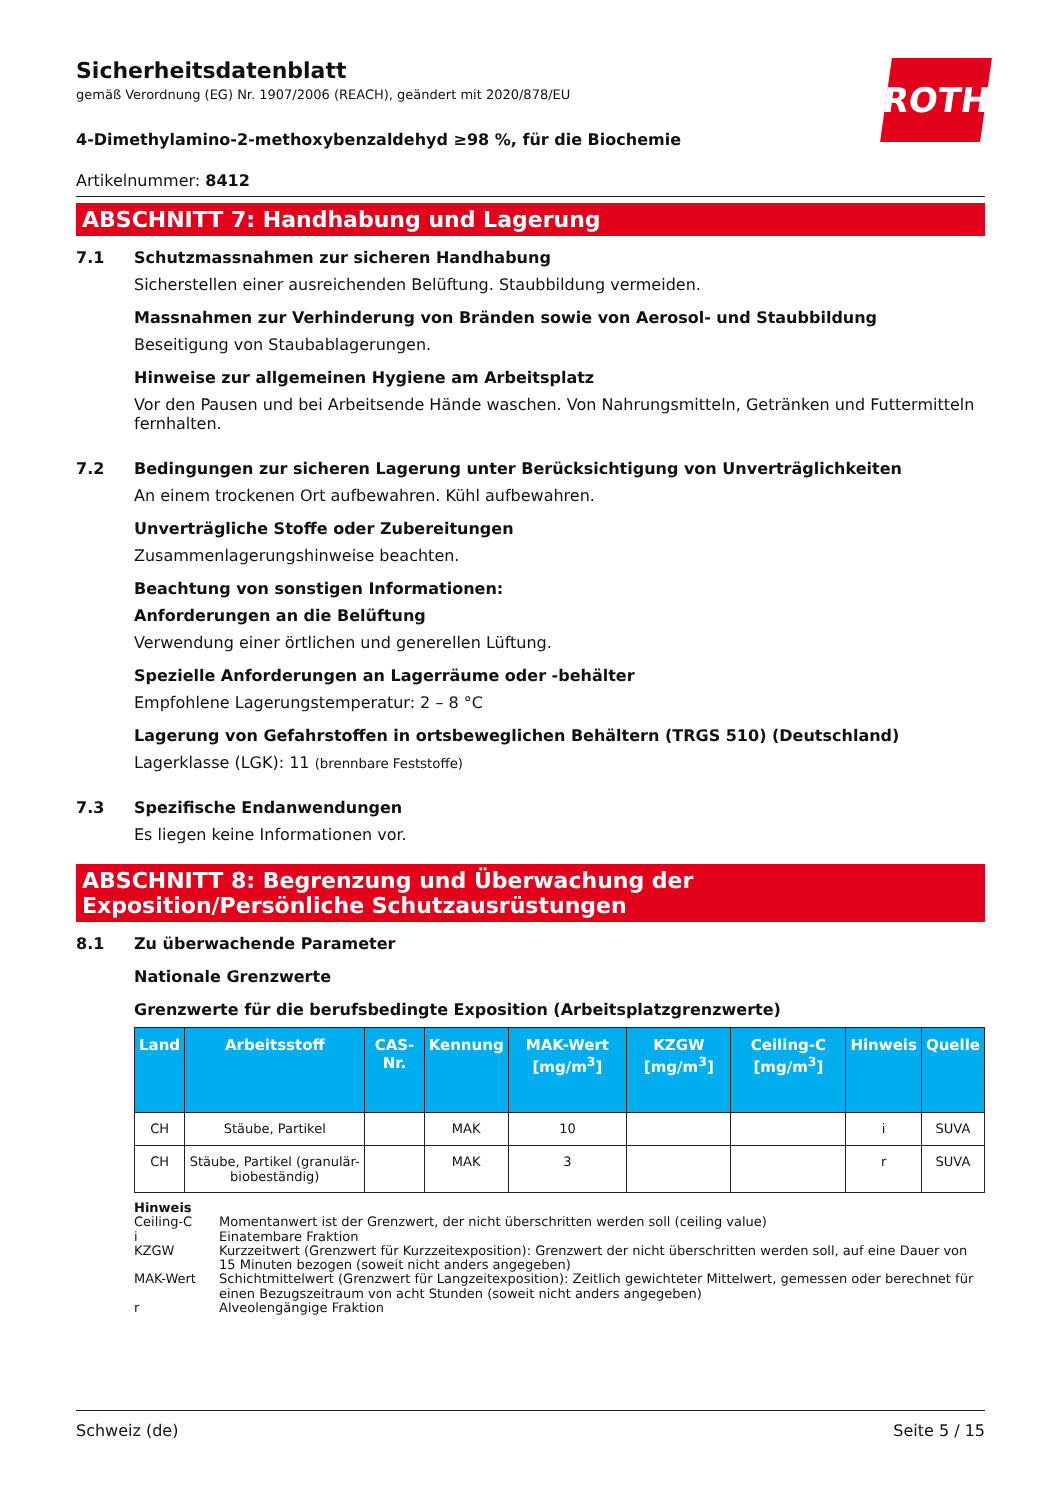Sicherheitsdatenblatt
gemäß Verordnung (EG) Nr. 1907/2006 (REACH), geändert mit 2020/878/EU
ROTH
4-Dimethylamino-2-methoxybenzaldehyd ≥98 %, für die Biochemie
Artikelnummer: 8412
ABSCHNITT 7: Handhabung und Lagerung
7.1 Schutzmassnahmen zur sicheren Handhabung
Sicherstellen einer ausreichenden Belüftung. Staubbildung vermeiden.
Massnahmen zur Verhinderung von Bränden sowie von Aerosol- und Staubbildung
Beseitigung von Staubablagerungen.
Hinweise zur allgemeinen Hygiene am Arbeitsplatz
Vor den Pausen und bei Arbeitsende Hände waschen. Von Nahrungsmitteln, Getränken und Futtermitteln fernhalten.
7.2 Bedingungen zur sicheren Lagerung unter Berücksichtigung von Unverträglichkeiten
An einem trockenen Ort aufbewahren. Kühl aufbewahren.
Unverträgliche Stoffe oder Zubereitungen
Zusammenlagerungshinweise beachten.
Beachtung von sonstigen Informationen:
Anforderungen an die Belüftung
Verwendung einer örtlichen und generellen Lüftung.
Spezielle Anforderungen an Lagerräume oder -behälter
Empfohlene Lagerungstemperatur: 2 – 8 °C
Lagerung von Gefahrstoffen in ortsbeweglichen Behältern (TRGS 510) (Deutschland)
Lagerklasse (LGK): 11 (brennbare Feststoffe)
7.3 Spezifische Endanwendungen
Es liegen keine Informationen vor.
ABSCHNITT 8: Begrenzung und Überwachung der Exposition/Persönliche Schutzausrüstungen
8.1 Zu überwachende Parameter
Nationale Grenzwerte
Grenzwerte für die berufsbedingte Exposition (Arbeitsplatzgrenzwerte)
| Land | Arbeitsstoff | CAS-Nr. | Kennung | MAK-Wert [mg/m<sup>3</sup>] | KZGW [mg/m<sup>3</sup>] | Ceiling-C [mg/m<sup>3</sup>] | Hinweis | Quelle |
| --- | --- | --- | --- | --- | --- | --- | --- | --- |
| CH | Stäube, Partikel | | MAK | 10 | | | i | SUVA |
| CH | Stäube, Partikel (granulär-biobeständig) | | MAK | 3 | | | r | SUVA |
Hinweis
Ceiling-C Momentanwert ist der Grenzwert, der nicht überschritten werden soll (ceiling value)
i Einatembare Fraktion
KZGW Kurzzeitwert (Grenzwert für Kurzzeitexposition): Grenzwert der nicht überschritten werden soll, auf eine Dauer von 15 Minuten bezogen (soweit nicht anders angegeben)
MAK-Wert Schichtmittelwert (Grenzwert für Langzeitexposition): Zeitlich gewichteter Mittelwert, gemessen oder berechnet für einen Bezugszeitraum von acht Stunden (soweit nicht anders angegeben)
r Alveolengängige Fraktion
Schweiz (de) Seite 5 / 15